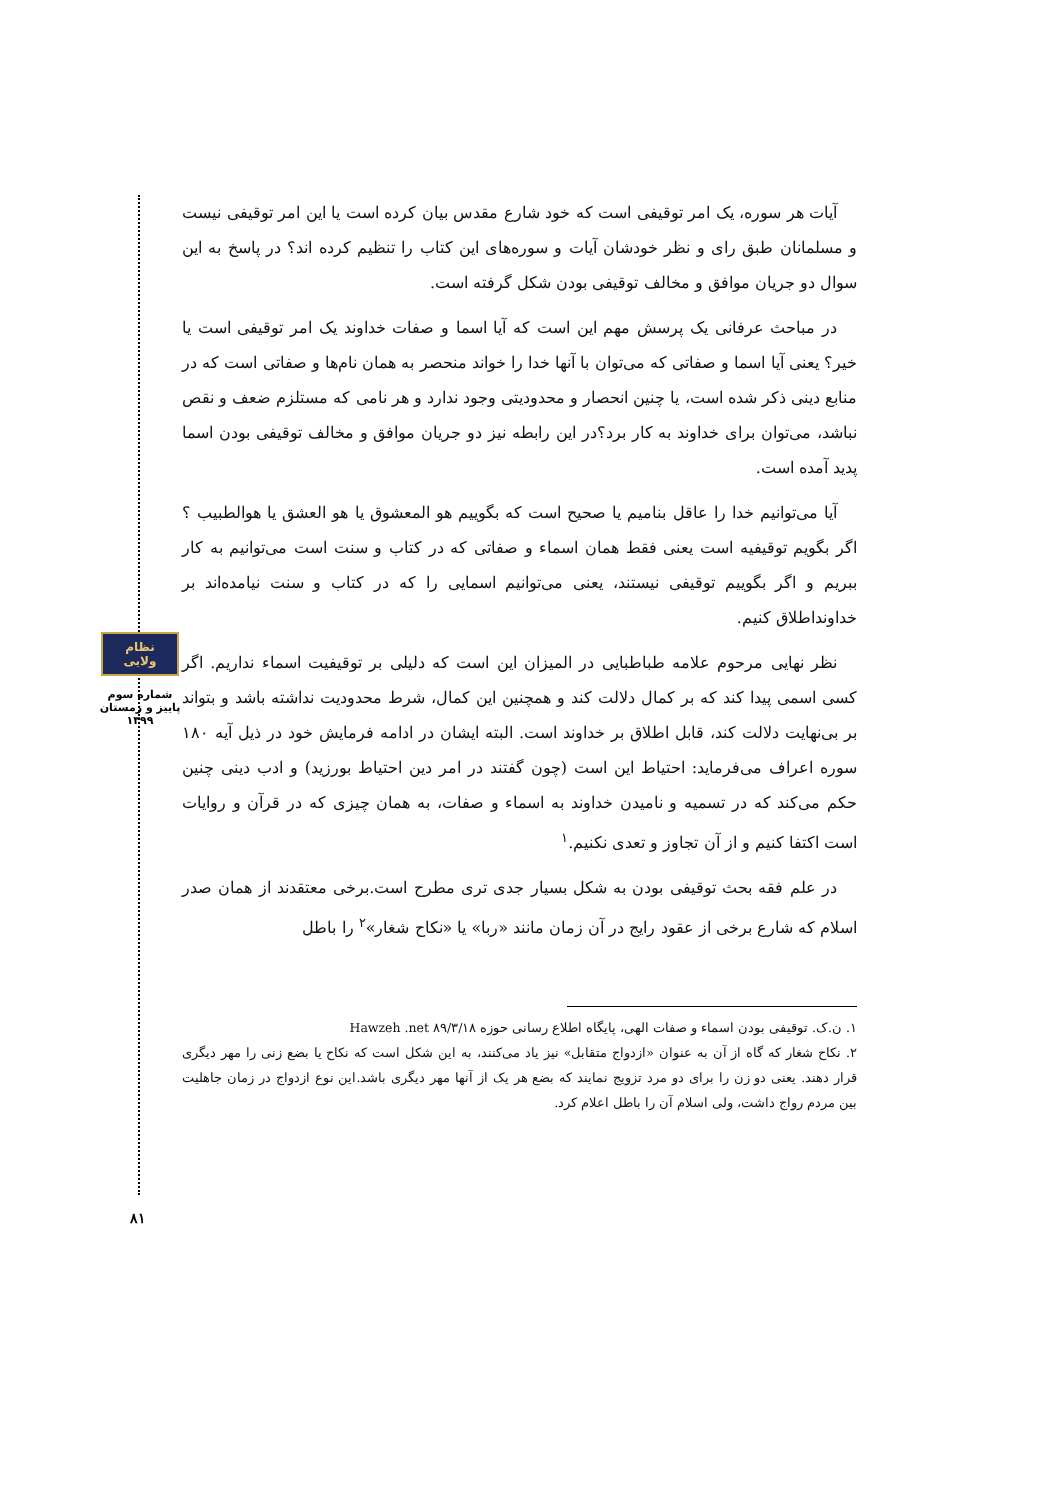نظام ولایی
شماره سوم
پاییز و زمستان
۱۳۹۹
آیات هر سوره، یک امر توقیفی است که خود شارع مقدس بیان کرده است یا این امر توقیفی نیست و مسلمانان طبق رای و نظر خودشان آیات و سوره‌های این کتاب را تنظیم کرده اند؟ در پاسخ به این سوال دو جریان موافق و مخالف توقیفی بودن شکل گرفته است.
در مباحث عرفانی یک پرسش مهم این است که آیا اسما و صفات خداوند یک امر توقیفی است یا خیر؟ یعنی آیا اسما و صفاتی که می‌توان با آنها خدا را خواند منحصر به همان نام‌ها و صفاتی است که در منابع دینی ذکر شده است، یا چنین انحصار و محدودیتی وجود ندارد و هر نامی که مستلزم ضعف و نقص نباشد، می‌توان برای خداوند به کار برد؟در این رابطه نیز دو جریان موافق و مخالف توقیفی بودن اسما پدید آمده است.
آیا می‌توانیم خدا را عاقل بنامیم یا صحیح است که بگوییم هو المعشوق یا هو العشق یا هوالطبیب ؟ اگر بگویم توقیفیه است یعنی فقط همان اسماء و صفاتی که در کتاب و سنت است می‌توانیم به کار ببریم و اگر بگوییم توقیفی نیستند، یعنی می‌توانیم اسمایی را که در کتاب و سنت نیامده‌اند بر خداونداطلاق کنیم.
نظر نهایی مرحوم علامه طباطبایی در المیزان این است که دلیلی بر توقیفیت اسماء نداریم. اگر کسی اسمی پیدا کند که بر کمال دلالت کند و همچنین این کمال، شرط محدودیت نداشته باشد و بتواند بر بی‌نهایت دلالت کند، قابل اطلاق بر خداوند است. البته ایشان در ادامه فرمایش خود در ذیل آیه ۱۸۰ سوره اعراف می‌فرماید: احتیاط این است (چون گفتند در امر دین احتیاط بورزید) و ادب دینی چنین حکم می‌کند که در تسمیه و نامیدن خداوند به اسماء و صفات، به همان چیزی که در قرآن و روایات است اکتفا کنیم و از آن تجاوز و تعدی نکنیم.<sup>۱</sup>
در علم فقه بحث توقیفی بودن به شکل بسیار جدی تری مطرح است.برخی معتقدند از همان صدر اسلام که شارع برخی از عقود رایج در آن زمان مانند «ربا» یا «نکاح شغار»<sup>۲</sup> را باطل
۱. ن.ک. توقیفی بودن اسماء و صفات الهی، پایگاه اطلاع رسانی حوزه Hawzeh .net ۸۹/۳/۱۸
۲. نکاح شغار که گاه از آن به عنوان «ازدواج متقابل» نیز یاد می‌کنند، به این شکل است که نکاح یا بضع زنی را مهر دیگری قرار دهند. یعنی دو زن را برای دو مرد تزویج نمایند که بضع هر یک از آنها مهر دیگری باشد.این نوع ازدواج در زمان جاهلیت بین مردم رواج داشت، ولی اسلام آن را باطل اعلام کرد.
۸۱